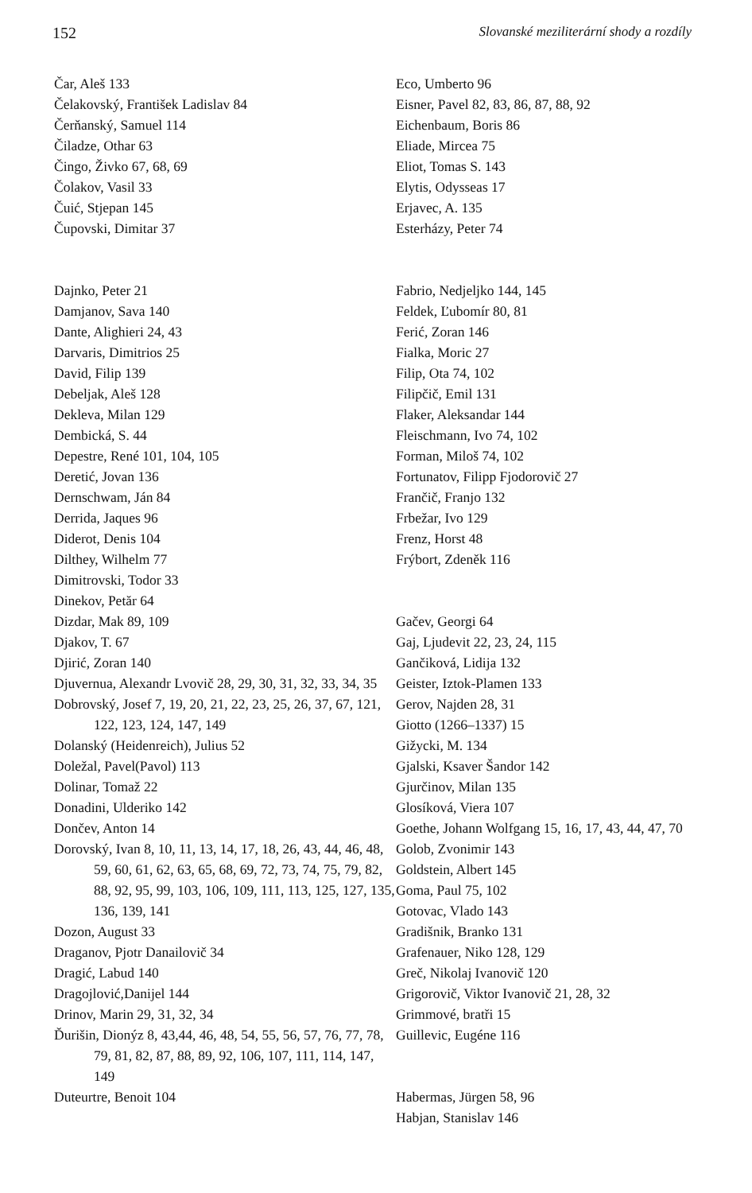152 Slovanské meziliterární shody a rozdíly
Čar, Aleš 133
Čelakovský, František Ladislav 84
Čerňanský, Samuel 114
Čiladze, Othar 63
Čingo, Živko 67, 68, 69
Čolakov, Vasil 33
Čuić, Stjepan 145
Čupovski, Dimitar 37
Dajnko, Peter 21
Damjanov, Sava 140
Dante, Alighieri 24, 43
Darvaris, Dimitrios 25
David, Filip 139
Debeljak, Aleš 128
Dekleva, Milan 129
Dembická, S. 44
Depestre, René 101, 104, 105
Deretić, Jovan 136
Dernschwam, Ján 84
Derrida, Jaques 96
Diderot, Denis 104
Dilthey, Wilhelm 77
Dimitrovski, Todor 33
Dinekov, Petăr 64
Dizdar, Mak 89, 109
Djakov, T. 67
Djirić, Zoran 140
Djuvernua, Alexandr Lvovič 28, 29, 30, 31, 32, 33, 34, 35
Dobrovský, Josef 7, 19, 20, 21, 22, 23, 25, 26, 37, 67, 121, 122, 123, 124, 147, 149
Dolanský (Heidenreich), Julius 52
Doležal, Pavel(Pavol) 113
Dolinar, Tomaž 22
Donadini, Ulderiko 142
Dončev, Anton 14
Dorovský, Ivan 8, 10, 11, 13, 14, 17, 18, 26, 43, 44, 46, 48, 59, 60, 61, 62, 63, 65, 68, 69, 72, 73, 74, 75, 79, 82, 88, 92, 95, 99, 103, 106, 109, 111, 113, 125, 127, 135, 136, 139, 141
Dozon, August 33
Draganov, Pjotr Danailovič 34
Dragić, Labud 140
Dragojlović,Danijel 144
Drinov, Marin 29, 31, 32, 34
Ďurišin, Dionýz 8, 43,44, 46, 48, 54, 55, 56, 57, 76, 77, 78, 79, 81, 82, 87, 88, 89, 92, 106, 107, 111, 114, 147, 149
Duteurtre, Benoit 104
Eco, Umberto 96
Eisner, Pavel 82, 83, 86, 87, 88, 92
Eichenbaum, Boris 86
Eliade, Mircea 75
Eliot, Tomas S. 143
Elytis, Odysseas 17
Erjavec, A. 135
Esterházy, Peter 74
Fabrio, Nedjeljko 144, 145
Feldek, Ľubomír 80, 81
Ferić, Zoran 146
Fialka, Moric 27
Filip, Ota 74, 102
Filipčič, Emil 131
Flaker, Aleksandar 144
Fleischmann, Ivo 74, 102
Forman, Miloš 74, 102
Fortunatov, Filipp Fjodorovič 27
Frančič, Franjo 132
Frbežar, Ivo 129
Frenz, Horst 48
Frýbort, Zdeněk 116
Gačev, Georgi 64
Gaj, Ljudevit 22, 23, 24, 115
Gančiková, Lidija 132
Geister, Iztok-Plamen 133
Gerov, Najden 28, 31
Giotto (1266–1337) 15
Gižycki, M. 134
Gjalski, Ksaver Šandor 142
Gjurčinov, Milan 135
Glosíková, Viera 107
Goethe, Johann Wolfgang 15, 16, 17, 43, 44, 47, 70
Golob, Zvonimir 143
Goldstein, Albert 145
Goma, Paul 75, 102
Gotovac, Vlado 143
Gradišnik, Branko 131
Grafenauer, Niko 128, 129
Greč, Nikolaj Ivanovič 120
Grigorovič, Viktor Ivanovič 21, 28, 32
Grimmové, bratři 15
Guillevic, Eugéne 116
Habermas, Jürgen 58, 96
Habjan, Stanislav 146